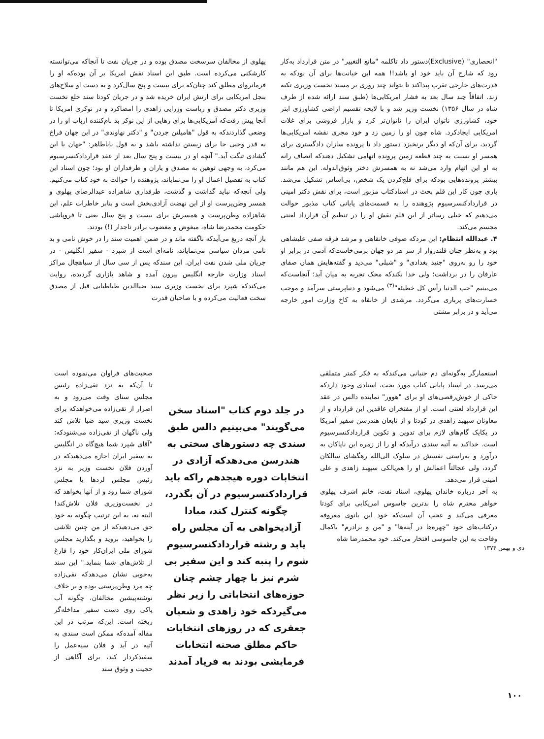"انحصاری" (Exclusive)دستور داد تاکلمه "مانع التغییر" در متن قرارداد به‌کار رود که شارح آن باید خود او باشد!! همه این خیانت‌ها برای آن بودکه به قدرت‌های خارجی تقرب پیداکند تا بتواند چند روزی بر مسند نخست وزیری تکیه زند. اتفاقاً چند سال بعد به فشار امریکایی‌ها (طبق سند ارائه شده از طرف شاه در سال ۱۳۵۶) نخست وزیر شد و با لایحه تقسیم اراضی کشاورزی ابتر خود، کشاورزی ناتوان ایران را ناتوان‌تر کرد و بازار فروشی برای غلات امریکایی ایجادکرد. شاه چون او را زمین زد و خود مجری نقشه امریکایی‌ها گردید، برای آن‌که او دیگر برنخیزد دستور داد تا پرونده سازان دادگستری برای همسر او نسبت به چند قطعه زمین پرونده اتهامی تشکیل دهندکه انصاف رانه به او این اتهام وارد می‌شد نه به همسرش دختر وثوق‌الدوله. این هم مانند بیشتر پرونده‌هایی بودکه برای فلج‌کردن یک شخص، بی‌اساس تشکیل می‌شد. باری چون کار این قلم بحث در اسنادکتاب مزبور است، برای نقش دکتر امینی در قراردادکنسرسیوم پژوهنده را به قسمت‌های پایانی کتاب مذبور حوالت می‌دهیم که خیلی رساتر از این قلم نقش او را در تنظیم آن قرارداد لعنتی مجسم می‌کند.
۴. عبدالله انتظام: این مردکه صوفی خانقاهی و مرشد فرقه صفی علیشاهی بود و به‌نظر چنان قلندروار از سر هر دو جهان برمی‌خاست‌که آدمی در برابر او خود را رو به‌روی "جنید بغدادی" و "شبلی" می‌دید و گفته‌هایش همان صفای عارفان را در برداشت؛ ولی خدا نکندکه محک تجربه به میان آید؛ آنجاست‌که می‌بینیم "حب الدنیا رأس کل خطیئه"<sup>(۳)</sup> می‌شود و دنیاپرستی سرآمد و موجب خسارت‌های پرباری می‌گردد. مرشدی از خانقاه به کاخ وزارت امور خارجه می‌آید و در برابر مشتی
پهلوی از مخالفان سرسخت مصدق بوده و در جریان نفت تا آنجاکه می‌توانسته کارشکنی می‌کرده است. طبق این اسناد نقش امریکا بر آن بوده‌که او را فرمانروای مطلق کند چنان‌که برای بیست و پنج سال‌کرد و به دست او سلاح‌های بنجل امریکایی برای ارتش ایران خریده شد و در جریان کودتا سند خلع نخست وزیری دکتر مصدق و ریاست وزرایی زاهدی را امضاکرد و در نوکری امریکا تا آنجا پیش رفت‌که آمریکایی‌ها برای رهایی از این نوکر بد نام‌کننده ارباب او را در وضعی گذاردندکه به قول "هامیلتن جردن" و "دکتر نهاوندی" در این جهان فراخ به قدر وجبی جا برای زیستن نداشته باشد و به قول باباطاهر: "جهان با این گشادی تنگت آید." آنچه او در بیست و پنج سال بعد از عقد قراردادکنسرسیوم می‌کرد، به وجهی توهین به مصدق و یاران و طرفداران او بود؛ چون اسناد این کتاب به تفصیل اعمال او را می‌نمایاند، پژوهنده را حوالت به خود کتاب می‌کنیم. ولی آنچه‌که نباید گذاشت و گذشت، طرفداری شاهزاده عبدالرضای پهلوی و همسر وطن‌پرست او از این نهضت آزادی‌بخش است و بنابر خاطرات علم، این شاهزاده وطن‌پرست و همسرش برای بیست و پنج سال یعنی تا فروپاشی حکومت محمدرضا شاه، مبغوض و مغضوب برادر تاجدار (!) بودند.
باز آنچه دریغ می‌آیدکه ناگفته ماند و در ضمن اهمیت سند را در خوش نامی و بد نامی مردان سیاسی می‌نمایاند، نامه‌ای است از شپرد - سفیر انگلیس - در جریان ملی شدن نفت ایران. این سندکه پس از سی سال از سیاهچال مراکز اسناد وزارت خارجه انگلیس بیرون آمده و شاهد بازاری گردیده، روایت می‌کندکه شپرد برای نخست وزیری سید ضیاالدین طباطبایی قبل از مصدق سخت فعالیت می‌کرده و با صاحبان قدرت
استعمارگر به‌گونه‌ای دم جنبانی می‌کندکه به فکر کمتر متملقی می‌رسد. در اسناد پایانی کتاب مورد بحث، اسنادی وجود داردکه حاکی از خوش‌رقصی‌های او برای "هوور" نماینده دالس در عقد این قرارداد لعنتی است. او از مفتخران عاقدین این قرارداد و از معاونان سپهبد زاهدی در کودتا و از تابعان هندرسن سفیر آمریکا در یکایک گام‌های لازم برای تدوین و تکوین قراردادکنسرسیوم است. خداکند به آتیه سندی درآیدکه او را از زمره این ناپاکان به درآورد و به‌راستی نفسش در سلوک الی‌الله رهگشای سالکان گردد، ولی عجالتاً اعمالش او را هم‌پالکی سپهبد زاهدی و علی امینی قرار می‌دهد.
به آخر درباره خاندان پهلوی، اسناد نفت، خانم اشرف پهلوی خواهر محترم شاه را بدترین جاسوس امریکایی برای کودتا معرفی می‌کند و عجب آن است‌که خود این بانوی معروفه درکتاب‌های خود "چهره‌ها در آینه‌ها" و "من و برادرم" باکمال وقاحت به این جاسوسی افتخار می‌کند. خود محمدرضا شاه
در جلد دوم کتاب "اسناد سخن می‌گویند" می‌بینیم دالس طبق سندی چه دستورهای سختی به هندرسن می‌دهدکه آزادی در انتخابات دوره هیجدهم راکه باید قراردادکنسرسیوم در آن بگذرد، چگونه کنترل کند، مبادا آزادیخواهی به آن مجلس راه یابد و رشته قراردادکنسرسیوم شوم را پنبه کند و این سفیر بی شرم نیز با چهار چشم چنان حوزه‌های انتخاباتی را زیر نظر می‌گیردکه خود زاهدی و شعبان جعفری که در روزهای انتخابات حاکم مطلق صحنه انتخابات فرمایشی بودند به فریاد آمدند
صحبت‌های فراوان می‌نموده است تا آن‌که به نزد تقی‌زاده رئیس مجلس سنای وقت می‌رود و به اصرار از تقی‌زاده می‌خواهدکه برای نخست وزیری سید ضیا تلاش کند ولی ناگهان از تقی‌زاده می‌شنودکه: "آقای شپرد شما هیچ‌گاه در انگلیس به سفیر ایران اجازه می‌دهیدکه در آوردن فلان نخست وزیر به نزد رئیس مجلس لردها یا مجلس شورای شما رود و از آنها بخواهد که در نخست‌وزیری فلان تلاش‌کند! البته نه، به این ترتیب چگونه به خود حق می‌دهیدکه از من چنین تلاشی را بخواهید، بروید و بگذارید مجلس شورای ملی ایران‌کار خود را فارغ از تلاش‌های شما بنماید." این سند به‌خوبی نشان می‌دهدکه تقی‌زاده چه مرد وطن‌پرستی بوده و بر خلاف نوشته‌پیشین مخالفان، چگونه آب پاکی روی دست سفیر مداخله‌گر ریخته است. این‌که مرتب در این مقاله آمده‌که ممکن است سندی به آتیه در آید و فلان سیه‌عمل را سفیدکردار کند، برای آگاهی از حجیت و وثوق سند
دی و بهمن ۱۳۷۴
۱۰۰